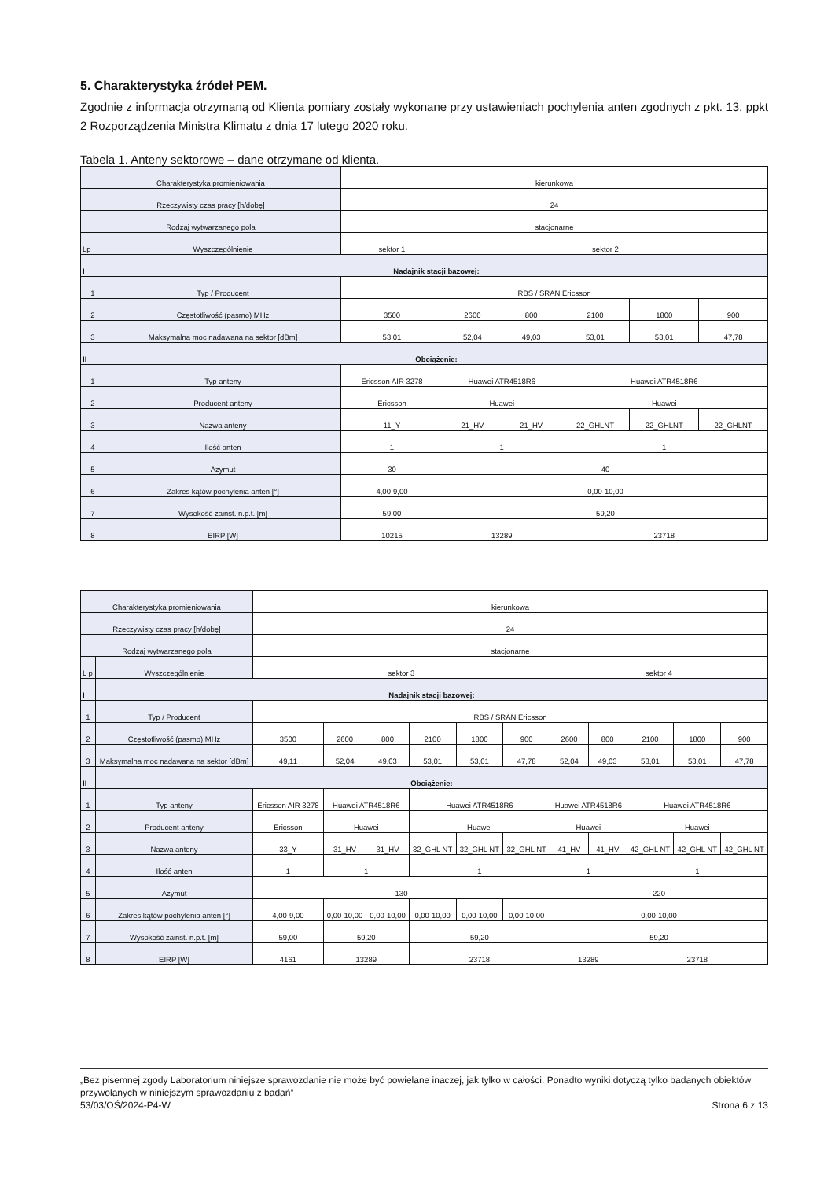5. Charakterystyka źródeł PEM.
Zgodnie z informacja otrzymaną od Klienta pomiary zostały wykonane przy ustawieniach pochylenia anten zgodnych z pkt. 13, ppkt 2 Rozporządzenia Ministra Klimatu z dnia 17 lutego 2020 roku.
Tabela 1. Anteny sektorowe – dane otrzymane od klienta.
| Charakterystyka promieniowania | | kierunkowa | | | | | |
| Rzeczywisty czas pracy [h/dobę] | | 24 | | | | | |
| Rodzaj wytwarzanego pola | | stacjonarne | | | | | |
| Lp | Wyszczególnienie | sektor 1 | sektor 2 | | | | |
| I | Nadajnik stacji bazowej: | | | | | | |
| 1 | Typ / Producent | RBS / SRAN Ericsson | | | | | |
| 2 | Częstotliwość (pasmo) MHz | 3500 | 2600 | 800 | 2100 | 1800 | 900 |
| 3 | Maksymalna moc nadawana na sektor [dBm] | 53,01 | 52,04 | 49,03 | 53,01 | 53,01 | 47,78 |
| II | Obciążenie: | | | | | | |
| 1 | Typ anteny | Ericsson AIR 3278 | Huawei ATR4518R6 | | Huawei ATR4518R6 | | |
| 2 | Producent anteny | Ericsson | Huawei | | Huawei | | |
| 3 | Nazwa anteny | 11_Y | 21_HV | 21_HV | 22_GHLNT | 22_GHLNT | 22_GHLNT |
| 4 | Ilość anten | 1 | 1 | | 1 | | |
| 5 | Azymut | 30 | 40 | | | | |
| 6 | Zakres kątów pochylenia anten [°] | 4,00-9,00 | 0,00-10,00 | | | | |
| 7 | Wysokość zainst. n.p.t. [m] | 59,00 | 59,20 | | | | |
| 8 | EIRP [W] | 10215 | 13289 | | 23718 | | |
| Charakterystyka promieniowania | | kierunkowa | | | | | | | | | | |
| Rzeczywisty czas pracy [h/dobę] | | 24 | | | | | | | | | | |
| Rodzaj wytwarzanego pola | | stacjonarne | | | | | | | | | | |
| L p | Wyszczególnienie | sektor 3 | | | | | | sektor 4 | | | | |
| I | Nadajnik stacji bazowej: | | | | | | | | | | | |
| 1 | Typ / Producent | RBS / SRAN Ericsson | | | | | | | | | | |
| 2 | Częstotliwość (pasmo) MHz | 3500 | 2600 | 800 | 2100 | 1800 | 900 | 2600 | 800 | 2100 | 1800 | 900 |
| 3 | Maksymalna moc nadawana na sektor [dBm] | 49,11 | 52,04 | 49,03 | 53,01 | 53,01 | 47,78 | 52,04 | 49,03 | 53,01 | 53,01 | 47,78 |
| II | Obciążenie: | | | | | | | | | | | |
| 1 | Typ anteny | Ericsson AIR 3278 | Huawei ATR4518R6 | | Huawei ATR4518R6 | | | Huawei ATR4518R6 | | Huawei ATR4518R6 | | |
| 2 | Producent anteny | Ericsson | Huawei | | Huawei | | | Huawei | | Huawei | | |
| 3 | Nazwa anteny | 33_Y | 31_HV | 31_HV | 32_GHL NT | 32_GHL NT | 32_GHL NT | 41_HV | 41_HV | 42_GHL NT | 42_GHL NT | 42_GHL NT |
| 4 | Ilość anten | 1 | 1 | | 1 | | | 1 | | 1 | | |
| 5 | Azymut | 130 | | | | | | 220 | | | | |
| 6 | Zakres kątów pochylenia anten [°] | 4,00-9,00 | 0,00-10,00 | 0,00-10,00 | 0,00-10,00 | 0,00-10,00 | 0,00-10,00 | 0,00-10,00 | | | | |
| 7 | Wysokość zainst. n.p.t. [m] | 59,00 | 59,20 | | 59,20 | | | 59,20 | | | | |
| 8 | EIRP [W] | 4161 | 13289 | | 23718 | | | 13289 | | 23718 | | |
„Bez pisemnej zgody Laboratorium niniejsze sprawozdanie nie może być powielane inaczej, jak tylko w całości. Ponadto wyniki dotyczą tylko badanych obiektów przywołanych w niniejszym sprawozdaniu z badań”
53/03/OŚ/2024-P4-W Strona 6 z 13